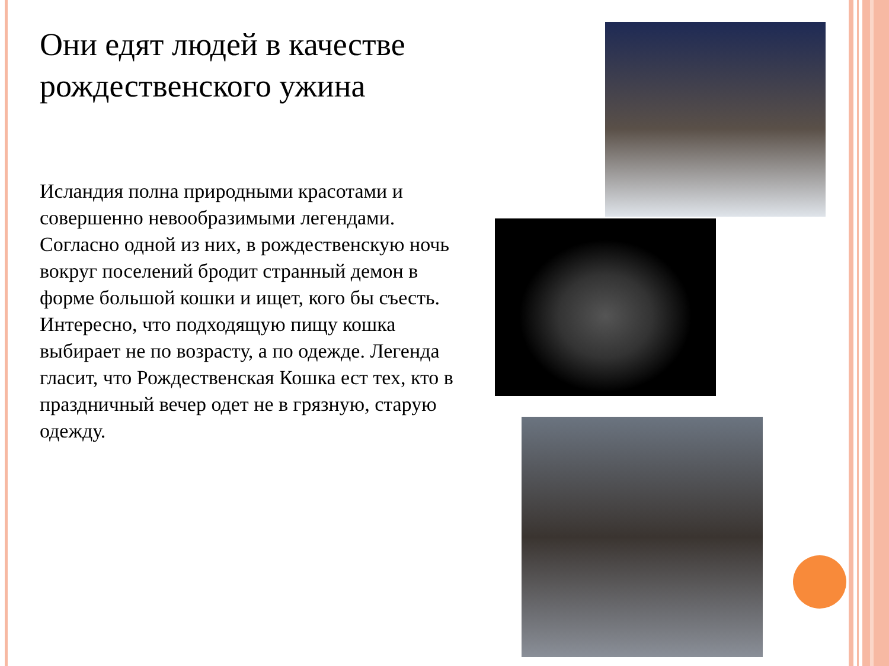Они едят людей в качестве рождественского ужина
Исландия полна природными красотами и совершенно невообразимыми легендами. Согласно одной из них, в рождественскую ночь вокруг поселений бродит странный демон в форме большой кошки и ищет, кого бы съесть. Интересно, что подходящую пищу кошка выбирает не по возрасту, а по одежде. Легенда гласит, что Рождественская Кошка ест тех, кто в праздничный вечер одет не в грязную, старую одежду.